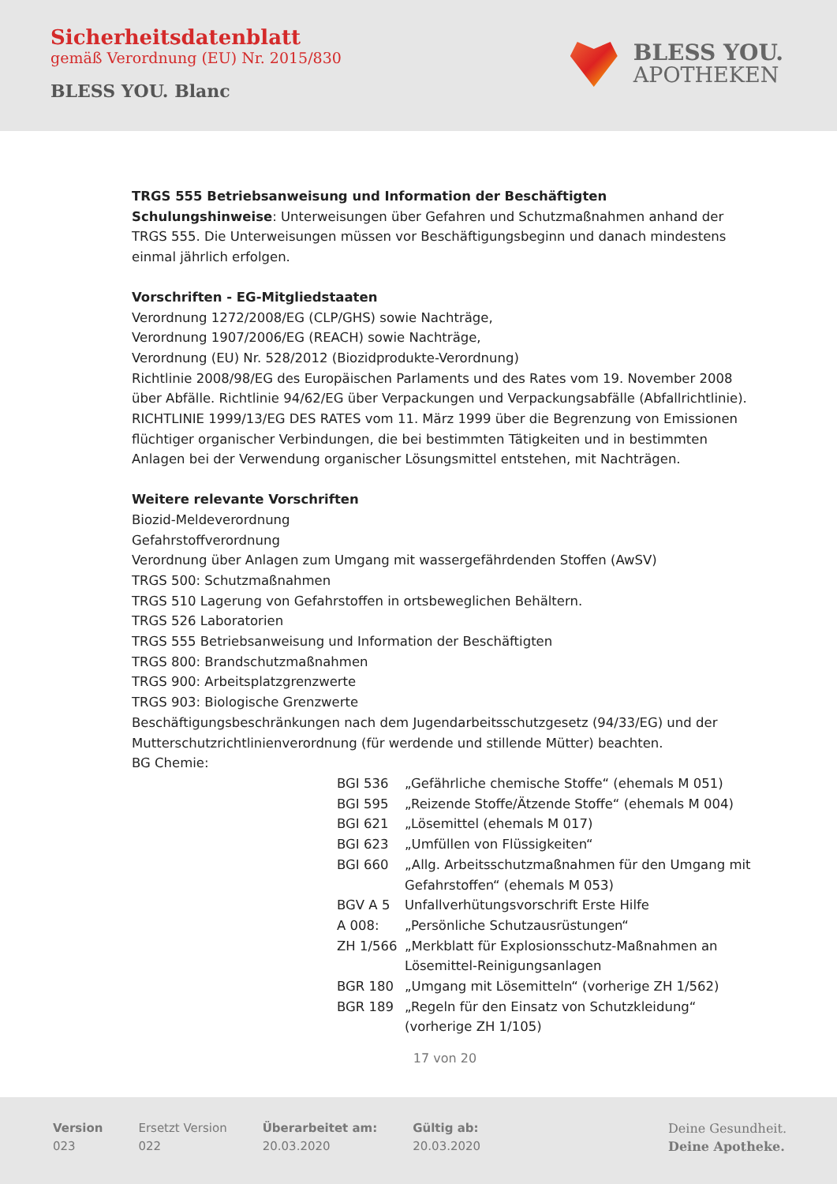Sicherheitsdatenblatt
gemäß Verordnung (EU) Nr. 2015/830
BLESS YOU. Blanc
BLESS YOU.
APOTHEKEN
TRGS 555 Betriebsanweisung und Information der Beschäftigten
Schulungshinweise: Unterweisungen über Gefahren und Schutzmaßnahmen anhand der TRGS 555. Die Unterweisungen müssen vor Beschäftigungsbeginn und danach mindestens einmal jährlich erfolgen.
Vorschriften - EG-Mitgliedstaaten
Verordnung 1272/2008/EG (CLP/GHS) sowie Nachträge,
Verordnung 1907/2006/EG (REACH) sowie Nachträge,
Verordnung (EU) Nr. 528/2012 (Biozidprodukte-Verordnung)
Richtlinie 2008/98/EG des Europäischen Parlaments und des Rates vom 19. November 2008 über Abfälle. Richtlinie 94/62/EG über Verpackungen und Verpackungsabfälle (Abfallrichtlinie). RICHTLINIE 1999/13/EG DES RATES vom 11. März 1999 über die Begrenzung von Emissionen flüchtiger organischer Verbindungen, die bei bestimmten Tätigkeiten und in bestimmten Anlagen bei der Verwendung organischer Lösungsmittel entstehen, mit Nachträgen.
Weitere relevante Vorschriften
Biozid-Meldeverordnung
Gefahrstoffverordnung
Verordnung über Anlagen zum Umgang mit wassergefährdenden Stoffen (AwSV)
TRGS 500: Schutzmaßnahmen
TRGS 510 Lagerung von Gefahrstoffen in ortsbeweglichen Behältern.
TRGS 526 Laboratorien
TRGS 555 Betriebsanweisung und Information der Beschäftigten
TRGS 800: Brandschutzmaßnahmen
TRGS 900: Arbeitsplatzgrenzwerte
TRGS 903: Biologische Grenzwerte
Beschäftigungsbeschränkungen nach dem Jugendarbeitsschutzgesetz (94/33/EG) und der Mutterschutzrichtlinienverordnung (für werdende und stillende Mütter) beachten.
BG Chemie:
| BGI 536 | „Gefährliche chemische Stoffe“ (ehemals M 051) |
| BGI 595 | „Reizende Stoffe/Ätzende Stoffe“ (ehemals M 004) |
| BGI 621 | „Lösemittel (ehemals M 017) |
| BGI 623 | „Umfüllen von Flüssigkeiten“ |
| BGI 660 | „Allg. Arbeitsschutzmaßnahmen für den Umgang mit Gefahrstoffen“ (ehemals M 053) |
| BGV A 5 | Unfallverhütungsvorschrift Erste Hilfe |
| A 008: | „Persönliche Schutzausrüstungen“ |
| ZH 1/566 | „Merkblatt für Explosionsschutz-Maßnahmen an Lösemittel-Reinigungsanlagen |
| BGR 180 | „Umgang mit Lösemitteln“ (vorherige ZH 1/562) |
| BGR 189 | „Regeln für den Einsatz von Schutzkleidung“ (vorherige ZH 1/105) |
17 von 20
Version
023
Ersetzt Version
022
Überarbeitet am:
20.03.2020
Gültig ab:
20.03.2020
Deine Gesundheit.
Deine Apotheke.